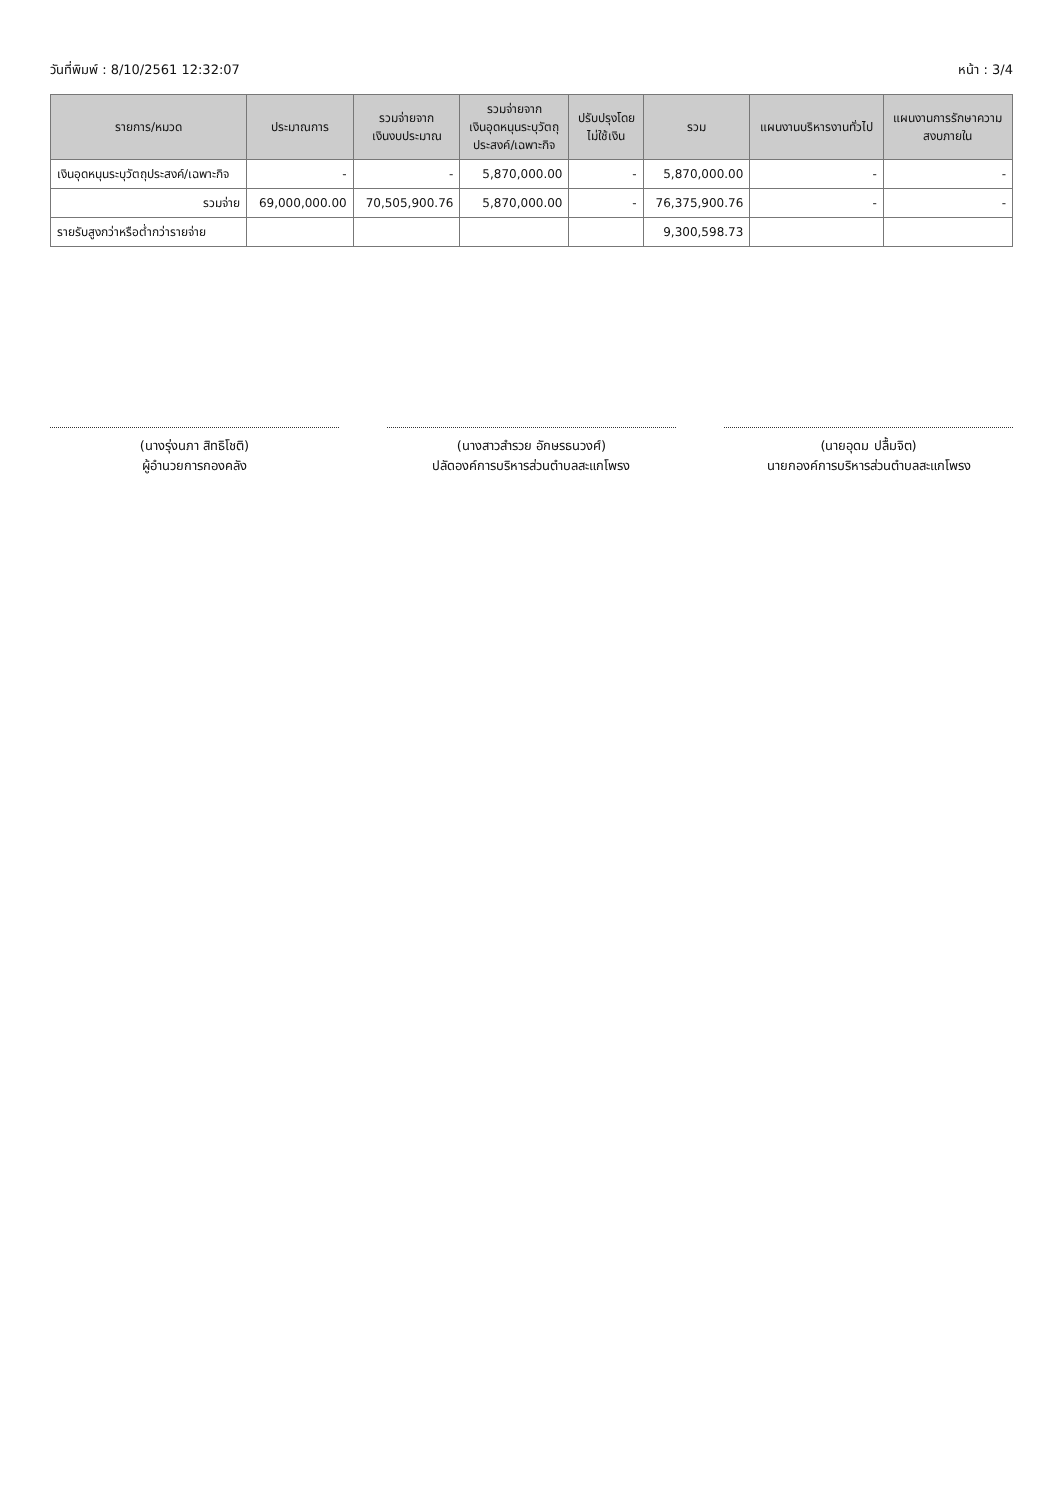วันที่พิมพ์ : 8/10/2561 12:32:07 หน้า : 3/4
| รายการ/หมวด | ประมาณการ | รวมจ่ายจาก เงินงบประมาณ | รวมจ่ายจาก เงินอุดหนุนระบุวัตถุ ประสงค์/เฉพาะกิจ | ปรับปรุงโดย ไม่ใช้เงิน | รวม | แผนงานบริหารงานทั่วไป | แผนงานการรักษาความ สงบภายใน |
| --- | --- | --- | --- | --- | --- | --- | --- |
| เงินอุดหนุนระบุวัตถุประสงค์/เฉพาะกิจ | - | - | 5,870,000.00 | - | 5,870,000.00 | - | - |
| รวมจ่าย | 69,000,000.00 | 70,505,900.76 | 5,870,000.00 | - | 76,375,900.76 | - | - |
| รายรับสูงกว่าหรือต่ำกว่ารายจ่าย | | | | | 9,300,598.73 | | |
(นางรุ่งนภา สิทธิโชติ)
ผู้อำนวยการกองคลัง
(นางสาวสำรวย อักษรธนวงศ์)
ปลัดองค์การบริหารส่วนตำบลสะแกโพรง
(นายอุดม ปลื้มจิต)
นายกองค์การบริหารส่วนตำบลสะแกโพรง